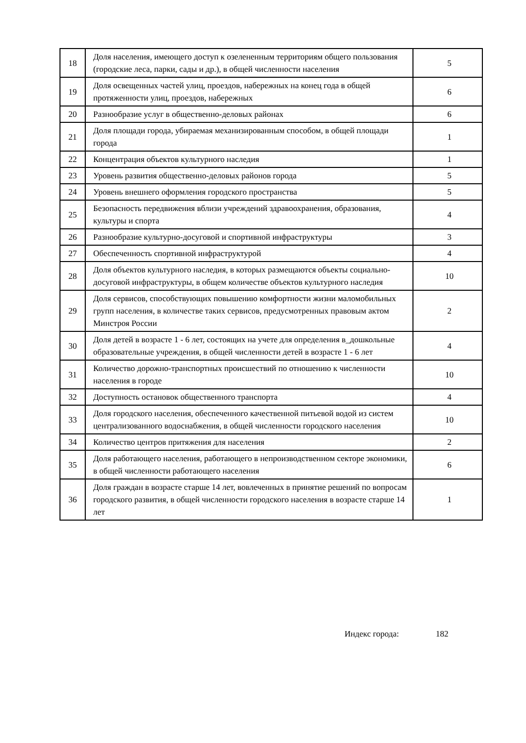| 18 | Доля населения, имеющего доступ к озелененным территориям общего пользования (городские леса, парки, сады и др.), в общей численности населения | 5 |
| 19 | Доля освещенных частей улиц, проездов, набережных на конец года в общей протяженности улиц, проездов, набережных | 6 |
| 20 | Разнообразие услуг в общественно-деловых районах | 6 |
| 21 | Доля площади города, убираемая механизированным способом, в общей площади города | 1 |
| 22 | Концентрация объектов культурного наследия | 1 |
| 23 | Уровень развития общественно-деловых районов города | 5 |
| 24 | Уровень внешнего оформления городского пространства | 5 |
| 25 | Безопасность передвижения вблизи учреждений здравоохранения, образования, культуры и спорта | 4 |
| 26 | Разнообразие культурно-досуговой и спортивной инфраструктуры | 3 |
| 27 | Обеспеченность спортивной инфраструктурой | 4 |
| 28 | Доля объектов культурного наследия, в которых размещаются объекты социально-досуговой инфраструктуры, в общем количестве объектов культурного наследия | 10 |
| 29 | Доля сервисов, способствующих повышению комфортности жизни маломобильных групп населения, в количестве таких сервисов, предусмотренных правовым актом Минстроя России | 2 |
| 30 | Доля детей в возрасте 1 - 6 лет, состоящих на учете для определения в_дошкольные образовательные учреждения, в общей численности детей в возрасте 1 - 6 лет | 4 |
| 31 | Количество дорожно-транспортных происшествий по отношению к численности населения в городе | 10 |
| 32 | Доступность остановок общественного транспорта | 4 |
| 33 | Доля городского населения, обеспеченного качественной питьевой водой из систем централизованного водоснабжения, в общей численности городского населения | 10 |
| 34 | Количество центров притяжения для населения | 2 |
| 35 | Доля работающего населения, работающего в непроизводственном секторе экономики, в общей численности работающего населения | 6 |
| 36 | Доля граждан в возрасте старше 14 лет, вовлеченных в принятие решений по вопросам городского развития, в общей численности городского населения в возрасте старше 14 лет | 1 |
Индекс города: 182